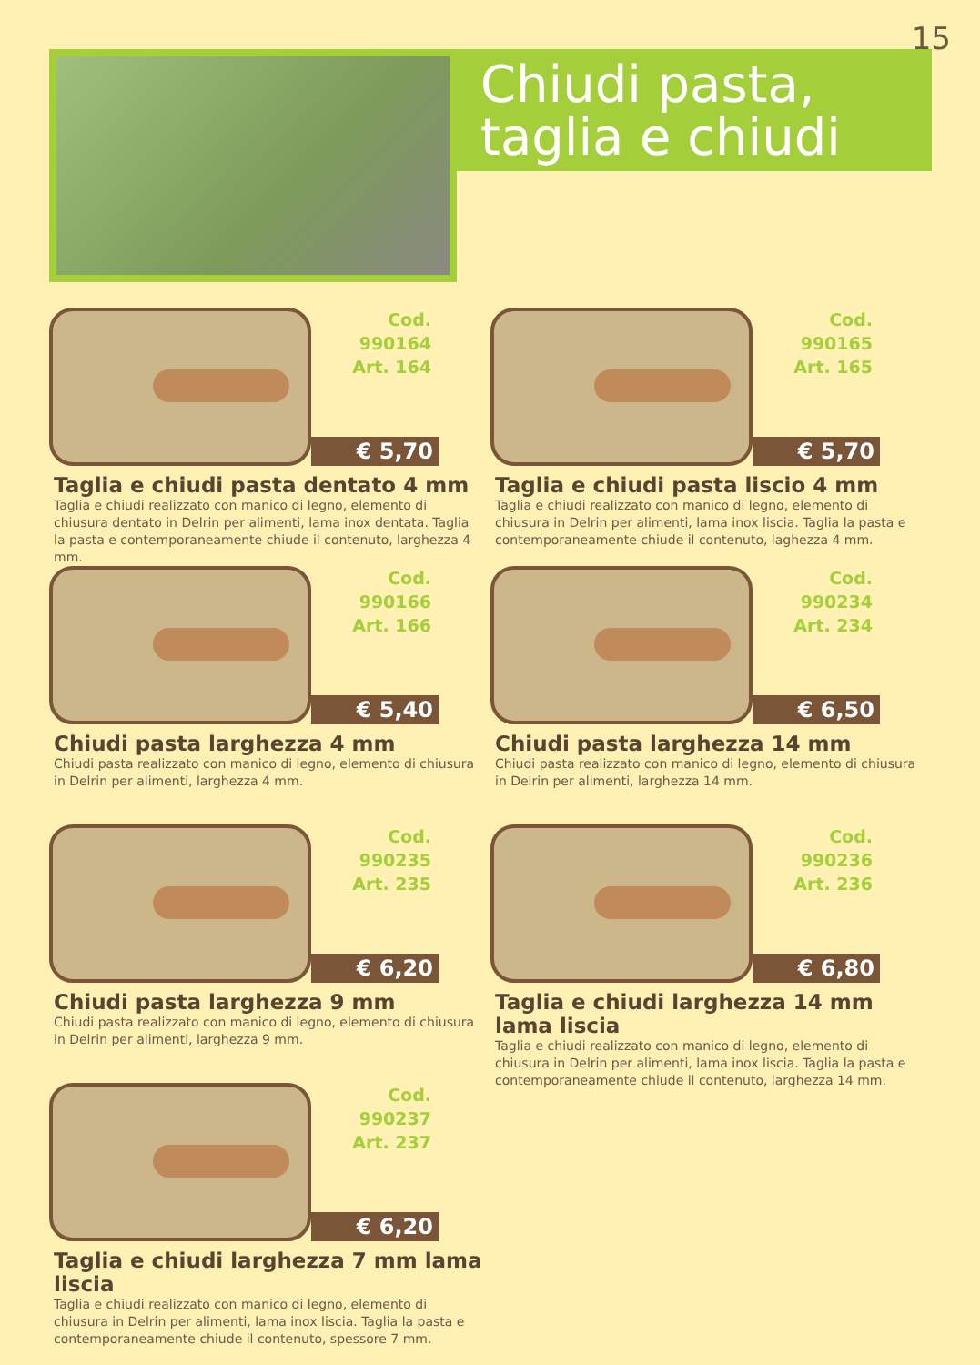15
Chiudi pasta,
taglia e chiudi
Cod. 990164
Art. 164
€ 5,70
Taglia e chiudi pasta dentato 4 mm
Taglia e chiudi realizzato con manico di legno, elemento di chiusura dentato in Delrin per alimenti, lama inox dentata. Taglia la pasta e contemporaneamente chiude il contenuto, larghezza 4 mm.
Cod. 990165
Art. 165
€ 5,70
Taglia e chiudi pasta liscio 4 mm
Taglia e chiudi realizzato con manico di legno, elemento di chiusura in Delrin per alimenti, lama inox liscia. Taglia la pasta e contemporaneamente chiude il contenuto, laghezza 4 mm.
Cod. 990166
Art. 166
€ 5,40
Chiudi pasta larghezza 4 mm
Chiudi pasta realizzato con manico di legno, elemento di chiusura in Delrin per alimenti, larghezza 4 mm.
Cod. 990234
Art. 234
€ 6,50
Chiudi pasta larghezza 14 mm
Chiudi pasta realizzato con manico di legno, elemento di chiusura in Delrin per alimenti, larghezza 14 mm.
Cod. 990235
Art. 235
€ 6,20
Chiudi pasta larghezza 9 mm
Chiudi pasta realizzato con manico di legno, elemento di chiusura in Delrin per alimenti, larghezza 9 mm.
Cod. 990236
Art. 236
€ 6,80
Taglia e chiudi larghezza 14 mm lama liscia
Taglia e chiudi realizzato con manico di legno, elemento di chiusura in Delrin per alimenti, lama inox liscia. Taglia la pasta e contemporaneamente chiude il contenuto, larghezza 14 mm.
Cod. 990237
Art. 237
€ 6,20
Taglia e chiudi larghezza 7 mm lama liscia
Taglia e chiudi realizzato con manico di legno, elemento di chiusura in Delrin per alimenti, lama inox liscia. Taglia la pasta e contemporaneamente chiude il contenuto, spessore 7 mm.